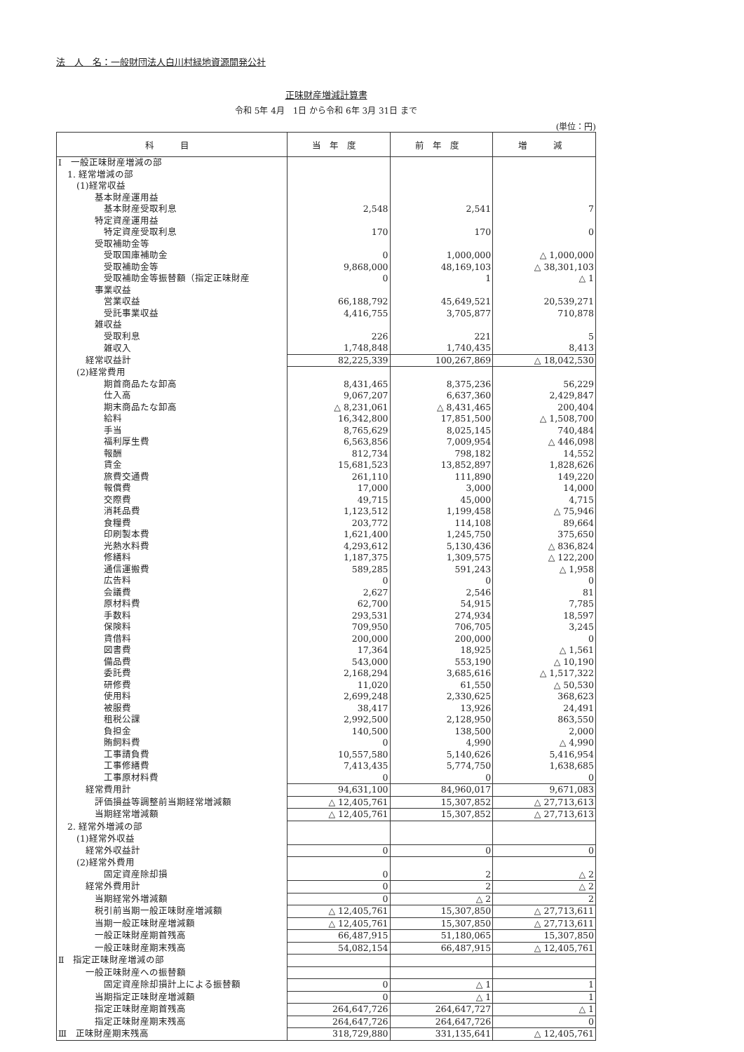法　人　名：一般財団法人白川村緑地資源開発公社
正味財産増減計算書
令和 5年 4月　1日 から令和 6年 3月 31日 まで
(単位：円)
| 科 目 | 当年度 | 前年度 | 増 減 |
| --- | --- | --- | --- |
| Ⅰ 一般正味財産増減の部 | | | |
| 1. 経常増減の部 | | | |
| (1)経常収益 | | | |
| 基本財産運用益 | | | |
| 基本財産受取利息 | 2,548 | 2,541 | 7 |
| 特定資産運用益 | | | |
| 特定資産受取利息 | 170 | 170 | 0 |
| 受取補助金等 | | | |
| 受取国庫補助金 | 0 | 1,000,000 | △ 1,000,000 |
| 受取補助金等 | 9,868,000 | 48,169,103 | △ 38,301,103 |
| 受取補助金等振替額（指定正味財産 | 0 | 1 | △ 1 |
| 事業収益 | | | |
| 営業収益 | 66,188,792 | 45,649,521 | 20,539,271 |
| 受託事業収益 | 4,416,755 | 3,705,877 | 710,878 |
| 雑収益 | | | |
| 受取利息 | 226 | 221 | 5 |
| 雑収入 | 1,748,848 | 1,740,435 | 8,413 |
| 経常収益計 | 82,225,339 | 100,267,869 | △ 18,042,530 |
| (2)経常費用 | | | |
| 期首商品たな卸高 | 8,431,465 | 8,375,236 | 56,229 |
| 仕入高 | 9,067,207 | 6,637,360 | 2,429,847 |
| 期末商品たな卸高 | △ 8,231,061 | △ 8,431,465 | 200,404 |
| 給料 | 16,342,800 | 17,851,500 | △ 1,508,700 |
| 手当 | 8,765,629 | 8,025,145 | 740,484 |
| 福利厚生費 | 6,563,856 | 7,009,954 | △ 446,098 |
| 報酬 | 812,734 | 798,182 | 14,552 |
| 賃金 | 15,681,523 | 13,852,897 | 1,828,626 |
| 旅費交通費 | 261,110 | 111,890 | 149,220 |
| 報償費 | 17,000 | 3,000 | 14,000 |
| 交際費 | 49,715 | 45,000 | 4,715 |
| 消耗品費 | 1,123,512 | 1,199,458 | △ 75,946 |
| 食糧費 | 203,772 | 114,108 | 89,664 |
| 印刷製本費 | 1,621,400 | 1,245,750 | 375,650 |
| 光熱水料費 | 4,293,612 | 5,130,436 | △ 836,824 |
| 修繕料 | 1,187,375 | 1,309,575 | △ 122,200 |
| 通信運搬費 | 589,285 | 591,243 | △ 1,958 |
| 広告料 | 0 | 0 | 0 |
| 会議費 | 2,627 | 2,546 | 81 |
| 原材料費 | 62,700 | 54,915 | 7,785 |
| 手数料 | 293,531 | 274,934 | 18,597 |
| 保険料 | 709,950 | 706,705 | 3,245 |
| 賃借料 | 200,000 | 200,000 | 0 |
| 図書費 | 17,364 | 18,925 | △ 1,561 |
| 備品費 | 543,000 | 553,190 | △ 10,190 |
| 委託費 | 2,168,294 | 3,685,616 | △ 1,517,322 |
| 研修費 | 11,020 | 61,550 | △ 50,530 |
| 使用料 | 2,699,248 | 2,330,625 | 368,623 |
| 被服費 | 38,417 | 13,926 | 24,491 |
| 租税公課 | 2,992,500 | 2,128,950 | 863,550 |
| 負担金 | 140,500 | 138,500 | 2,000 |
| 賄飼料費 | 0 | 4,990 | △ 4,990 |
| 工事請負費 | 10,557,580 | 5,140,626 | 5,416,954 |
| 工事修繕費 | 7,413,435 | 5,774,750 | 1,638,685 |
| 工事原材料費 | 0 | 0 | 0 |
| 経常費用計 | 94,631,100 | 84,960,017 | 9,671,083 |
| 評価損益等調整前当期経常増減額 | △ 12,405,761 | 15,307,852 | △ 27,713,613 |
| 当期経常増減額 | △ 12,405,761 | 15,307,852 | △ 27,713,613 |
| 2. 経常外増減の部 | | | |
| (1)経常外収益 | | | |
| 経常外収益計 | 0 | 0 | 0 |
| (2)経常外費用 | | | |
| 固定資産除却損 | 0 | 2 | △ 2 |
| 経常外費用計 | 0 | 2 | △ 2 |
| 当期経常外増減額 | 0 | △ 2 | 2 |
| 税引前当期一般正味財産増減額 | △ 12,405,761 | 15,307,850 | △ 27,713,611 |
| 当期一般正味財産増減額 | △ 12,405,761 | 15,307,850 | △ 27,713,611 |
| 一般正味財産期首残高 | 66,487,915 | 51,180,065 | 15,307,850 |
| 一般正味財産期末残高 | 54,082,154 | 66,487,915 | △ 12,405,761 |
| Ⅱ 指定正味財産増減の部 | | | |
| 一般正味財産への振替額 | | | |
| 固定資産除却損計上による振替額 | 0 | △ 1 | 1 |
| 当期指定正味財産増減額 | 0 | △ 1 | 1 |
| 指定正味財産期首残高 | 264,647,726 | 264,647,727 | △ 1 |
| 指定正味財産期末残高 | 264,647,726 | 264,647,726 | 0 |
| Ⅲ 正味財産期末残高 | 318,729,880 | 331,135,641 | △ 12,405,761 |